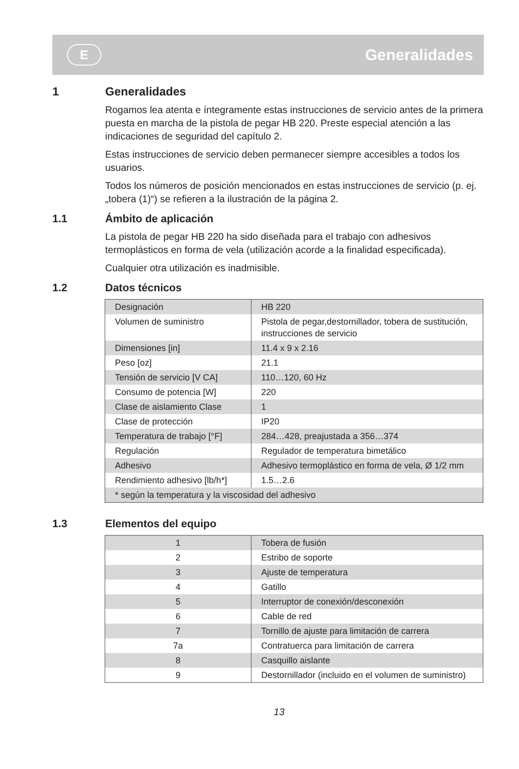E
Generalidades
1 Generalidades
Rogamos lea atenta e íntegramente estas instrucciones de servicio antes de la primera puesta en marcha de la pistola de pegar HB 220. Preste especial atención a las indicaciones de seguridad del capítulo 2.
Estas instrucciones de servicio deben permanecer siempre accesibles a todos los usuarios.
Todos los números de posición mencionados en estas instrucciones de servicio (p. ej. „tobera (1)“) se refieren a la ilustración de la página 2.
1.1 Ámbito de aplicación
La pistola de pegar HB 220 ha sido diseñada para el trabajo con adhesivos termoplásticos en forma de vela (utilización acorde a la finalidad especificada).
Cualquier otra utilización es inadmisible.
1.2 Datos técnicos
| Designación | HB 220 |
| Volumen de suministro | Pistola de pegar,destornillador, tobera de sustitución, instrucciones de servicio |
| Dimensiones [in] | 11.4 x 9 x 2.16 |
| Peso [oz] | 21.1 |
| Tensión de servicio [V CA] | 110…120, 60 Hz |
| Consumo de potencia [W] | 220 |
| Clase de aislamiento Clase | 1 |
| Clase de protección | IP20 |
| Temperatura de trabajo [°F] | 284…428, preajustada a 356…374 |
| Regulación | Regulador de temperatura bimetálico |
| Adhesivo | Adhesivo termoplástico en forma de vela, Ø 1/2 mm |
| Rendimiento adhesivo [lb/h*] | 1.5…2.6 |
| * según la temperatura y la viscosidad del adhesivo | |
1.3 Elementos del equipo
| 1 | Tobera de fusión |
| 2 | Estribo de soporte |
| 3 | Ajuste de temperatura |
| 4 | Gatillo |
| 5 | Interruptor de conexión/desconexión |
| 6 | Cable de red |
| 7 | Tornillo de ajuste para limitación de carrera |
| 7a | Contratuerca para limitación de carrera |
| 8 | Casquillo aislante |
| 9 | Destornillador (incluido en el volumen de suministro) |
13